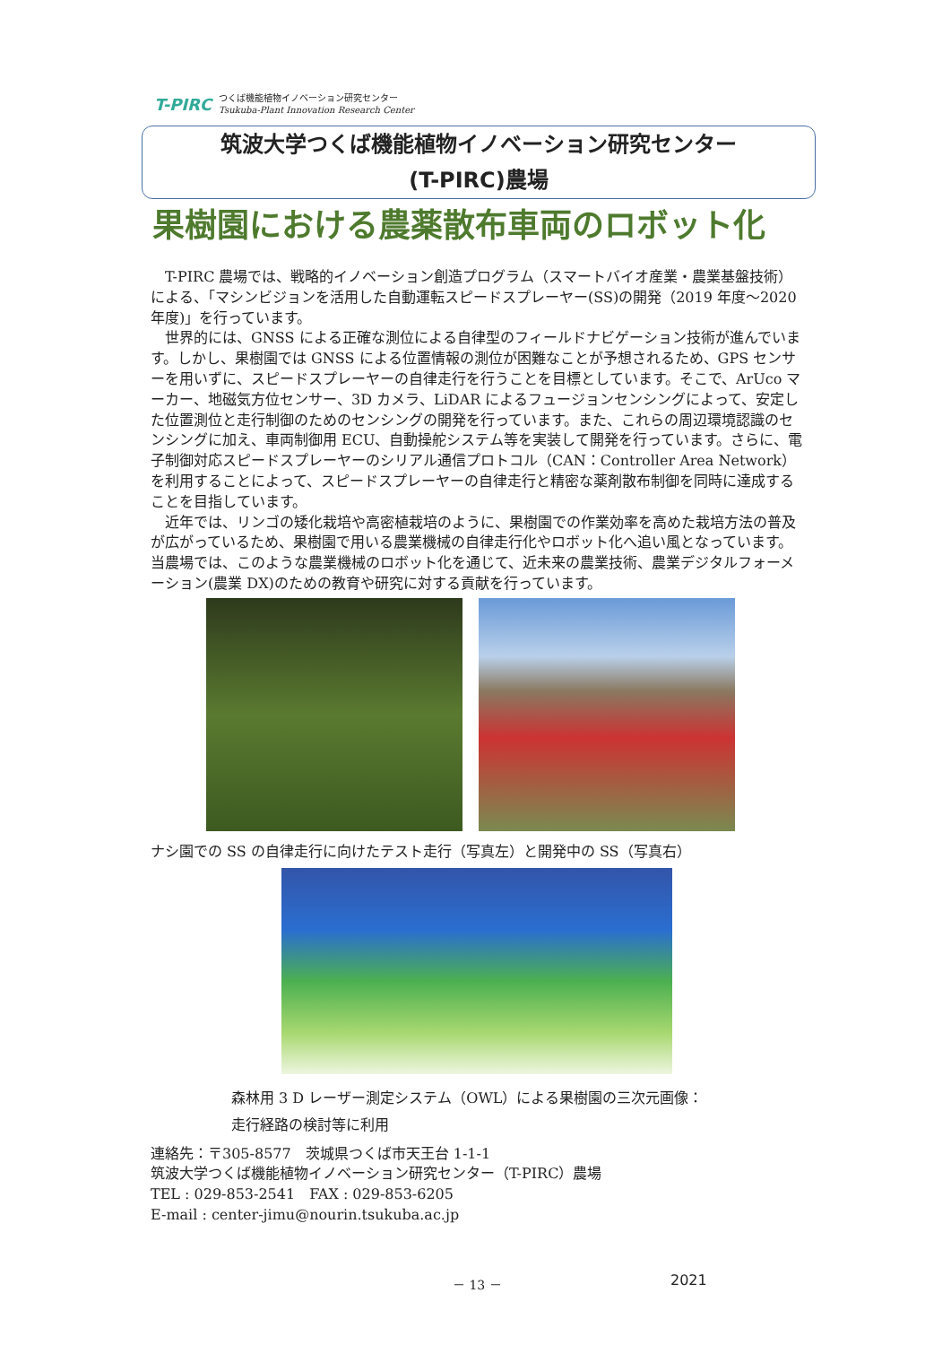T-PIRC つくば機能植物イノベーション研究センター
Tsukuba-Plant Innovation Research Center
筑波大学つくば機能植物イノベーション研究センター
(T-PIRC)農場
果樹園における農薬散布車両のロボット化
T-PIRC 農場では、戦略的イノベーション創造プログラム（スマートバイオ産業・農業基盤技術）による、「マシンビジョンを活用した自動運転スピードスプレーヤー(SS)の開発（2019 年度～2020 年度)」を行っています。
世界的には、GNSS による正確な測位による自律型のフィールドナビゲーション技術が進んでいます。しかし、果樹園では GNSS による位置情報の測位が困難なことが予想されるため、GPS センサーを用いずに、スピードスプレーヤーの自律走行を行うことを目標としています。そこで、ArUco マーカー、地磁気方位センサー、3D カメラ、LiDAR によるフュージョンセンシングによって、安定した位置測位と走行制御のためのセンシングの開発を行っています。また、これらの周辺環境認識のセンシングに加え、車両制御用 ECU、自動操舵システム等を実装して開発を行っています。さらに、電子制御対応スピードスプレーヤーのシリアル通信プロトコル（CAN：Controller Area Network）を利用することによって、スピードスプレーヤーの自律走行と精密な薬剤散布制御を同時に達成することを目指しています。
近年では、リンゴの矮化栽培や高密植栽培のように、果樹園での作業効率を高めた栽培方法の普及が広がっているため、果樹園で用いる農業機械の自律走行化やロボット化へ追い風となっています。当農場では、このような農業機械のロボット化を通じて、近未来の農業技術、農業デジタルフォーメーション(農業 DX)のための教育や研究に対する貢献を行っています。
ナシ園での SS の自律走行に向けたテスト走行（写真左）と開発中の SS（写真右）
森林用 3 D レーザー測定システム（OWL）による果樹園の三次元画像：
走行経路の検討等に利用
連絡先：〒305-8577　茨城県つくば市天王台 1-1-1
筑波大学つくば機能植物イノベーション研究センター（T-PIRC）農場
TEL : 029-853-2541　FAX : 029-853-6205
E-mail : center-jimu@nourin.tsukuba.ac.jp
－ 13 － 2021